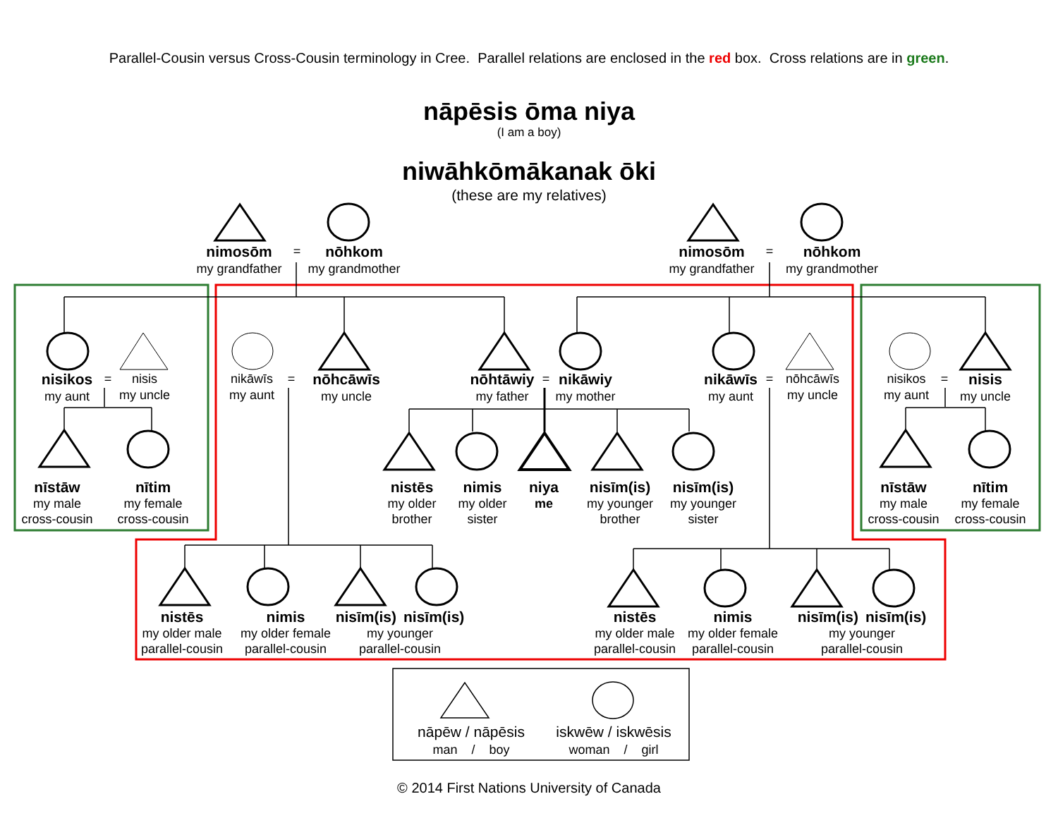Parallel-Cousin versus Cross-Cousin terminology in Cree. Parallel relations are enclosed in the red box. Cross relations are in green.
nāpēsis ōma niya
(I am a boy)
niwāhkōmākanak ōki
(these are my relatives)
nimosōm
my grandfather
=
nōhkom
my grandmother
nimosōm
my grandfather
=
nōhkom
my grandmother
nisikos
my aunt
=
nisis
my uncle
nikāwīs
my aunt
=
nōhcāwīs
my uncle
nōhtāwiy
my father
=
nikāwiy
my mother
nikāwīs
my aunt
=
nōhcāwīs
my uncle
nisikos
my aunt
=
nisis
my uncle
nīstāw
my male
cross-cousin
nītim
my female
cross-cousin
nistēs
my older
brother
nimis
my older
sister
niya
me
nisīm(is)
my younger
brother
nisīm(is)
my younger
sister
nīstāw
my male
cross-cousin
nītim
my female
cross-cousin
nistēs
my older male
parallel-cousin
nimis
my older female
parallel-cousin
nisīm(is) nisīm(is)
my younger
parallel-cousin
nistēs
my older male
parallel-cousin
nimis
my older female
parallel-cousin
nisīm(is) nisīm(is)
my younger
parallel-cousin
nāpēw / nāpēsis
man / boy
iskwēw / iskwēsis
woman / girl
© 2014 First Nations University of Canada